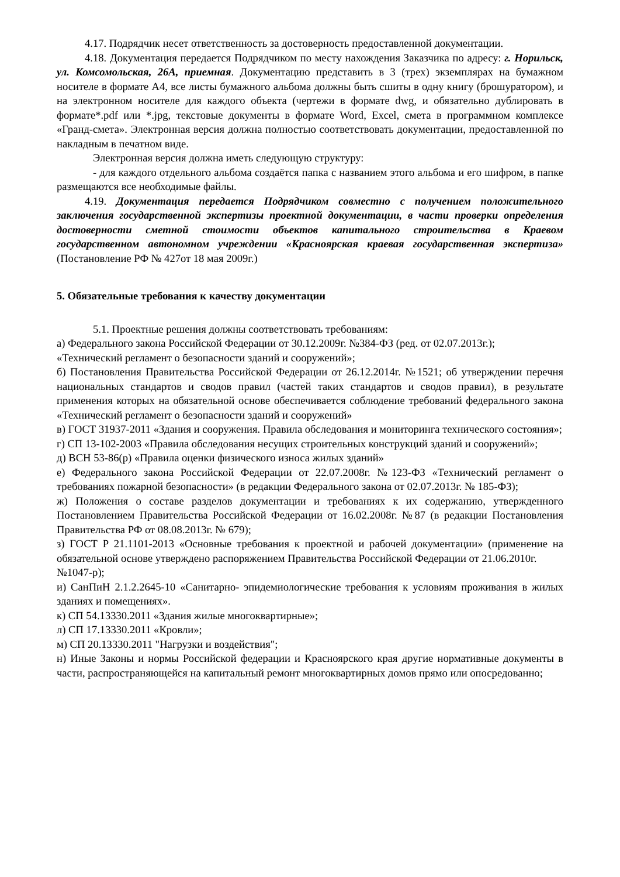4.17. Подрядчик несет ответственность за достоверность предоставленной документации.
4.18. Документация передается Подрядчиком по месту нахождения Заказчика по адресу: г. Норильск, ул. Комсомольская, 26А, приемная. Документацию представить в 3 (трех) экземплярах на бумажном носителе в формате А4, все листы бумажного альбома должны быть сшиты в одну книгу (брошуратором), и на электронном носителе для каждого объекта (чертежи в формате dwg, и обязательно дублировать в формате*.pdf или *.jpg, текстовые документы в формате Word, Excel, смета в программном комплексе «Гранд-смета». Электронная версия должна полностью соответствовать документации, предоставленной по накладным в печатном виде.
Электронная версия должна иметь следующую структуру:
- для каждого отдельного альбома создаётся папка с названием этого альбома и его шифром, в папке размещаются все необходимые файлы.
4.19. Документация передается Подрядчиком совместно с получением положительного заключения государственной экспертизы проектной документации, в части проверки определения достоверности сметной стоимости объектов капитального строительства в Краевом государственном автономном учреждении «Красноярская краевая государственная экспертиза» (Постановление РФ № 427от 18 мая 2009г.)
5. Обязательные требования к качеству документации
5.1. Проектные решения должны соответствовать требованиям:
а) Федерального закона Российской Федерации от 30.12.2009г. №384-ФЗ (ред. от 02.07.2013г.);
«Технический регламент о безопасности зданий и сооружений»;
б) Постановления Правительства Российской Федерации от 26.12.2014г. №1521; об утверждении перечня национальных стандартов и сводов правил (частей таких стандартов и сводов правил), в результате применения которых на обязательной основе обеспечивается соблюдение требований федерального закона «Технический регламент о безопасности зданий и сооружений»
в) ГОСТ 31937-2011 «Здания и сооружения. Правила обследования и мониторинга технического состояния»;
г) СП 13-102-2003 «Правила обследования несущих строительных конструкций зданий и сооружений»;
д) ВСН 53-86(р) «Правила оценки физического износа жилых зданий»
е) Федерального закона Российской Федерации от 22.07.2008г. №123-ФЗ «Технический регламент о требованиях пожарной безопасности» (в редакции Федерального закона от 02.07.2013г. № 185-ФЗ);
ж) Положения о составе разделов документации и требованиях к их содержанию, утвержденного Постановлением Правительства Российской Федерации от 16.02.2008г. №87 (в редакции Постановления Правительства РФ от 08.08.2013г. № 679);
з) ГОСТ Р 21.1101-2013 «Основные требования к проектной и рабочей документации» (применение на обязательной основе утверждено распоряжением Правительства Российской Федерации от 21.06.2010г.
№1047-р);
и) СанПиН 2.1.2.2645-10 «Санитарно- эпидемиологические требования к условиям проживания в жилых зданиях и помещениях».
к) СП 54.13330.2011 «Здания жилые многоквартирные»;
л) СП 17.13330.2011 «Кровли»;
м) СП 20.13330.2011 "Нагрузки и воздействия";
н) Иные Законы и нормы Российской федерации и Красноярского края другие нормативные документы в части, распространяющейся на капитальный ремонт многоквартирных домов прямо или опосредованно;